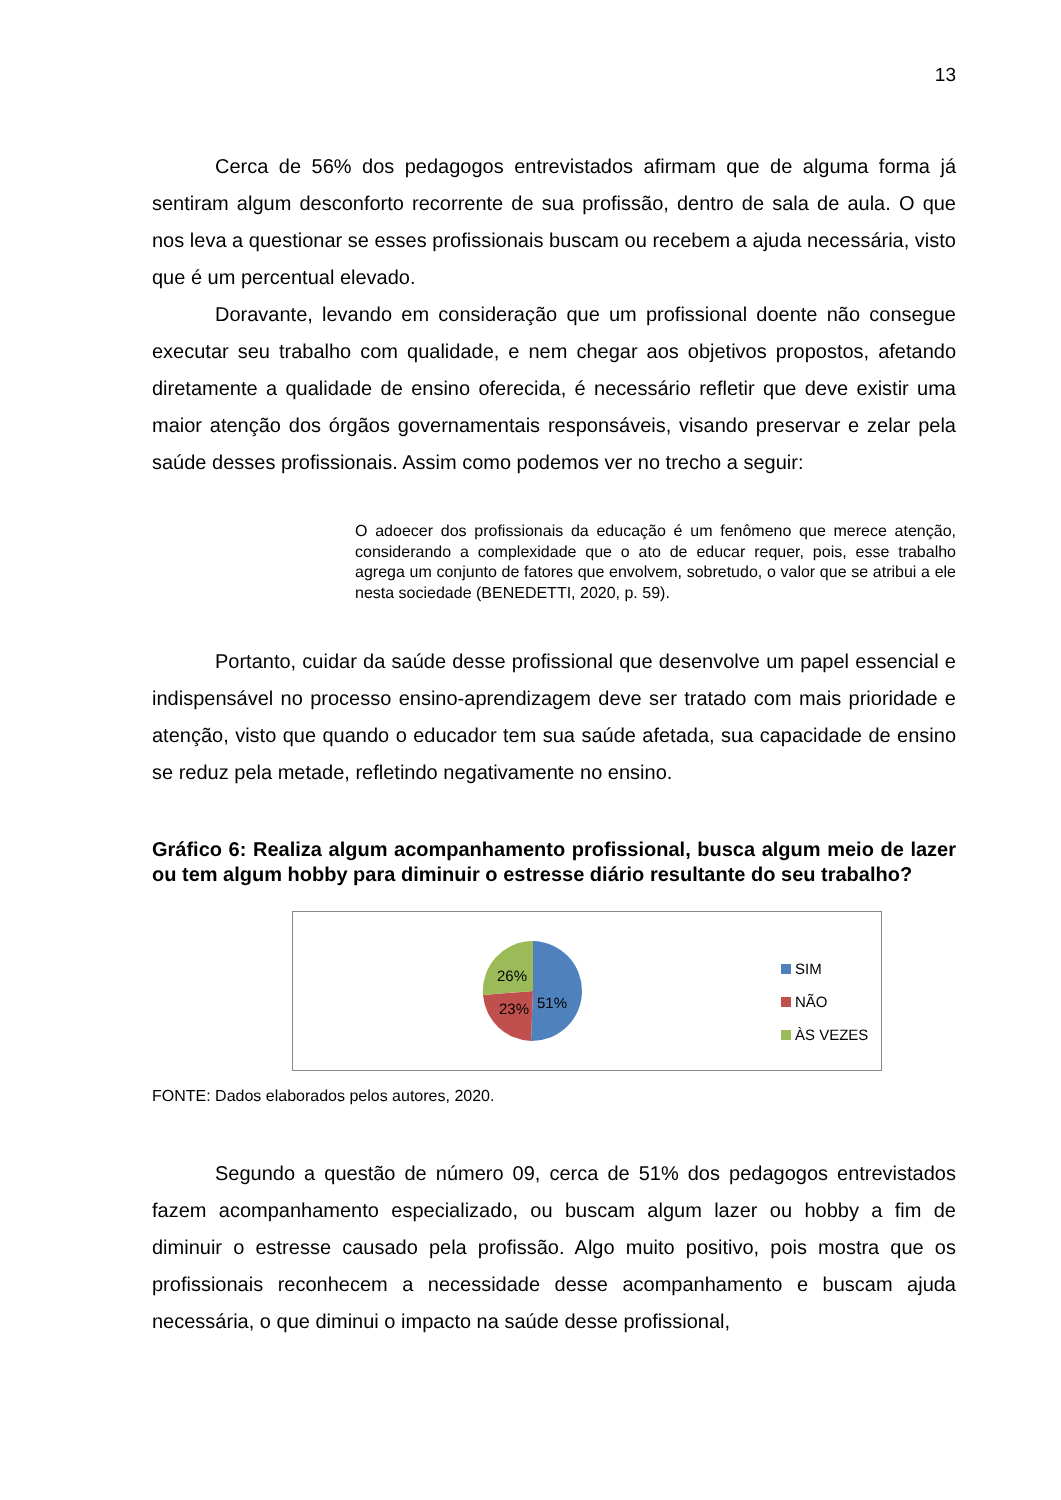13
Cerca de 56% dos pedagogos entrevistados afirmam que de alguma forma já sentiram algum desconforto recorrente de sua profissão, dentro de sala de aula. O que nos leva a questionar se esses profissionais buscam ou recebem a ajuda necessária, visto que é um percentual elevado.
Doravante, levando em consideração que um profissional doente não consegue executar seu trabalho com qualidade, e nem chegar aos objetivos propostos, afetando diretamente a qualidade de ensino oferecida, é necessário refletir que deve existir uma maior atenção dos órgãos governamentais responsáveis, visando preservar e zelar pela saúde desses profissionais. Assim como podemos ver no trecho a seguir:
O adoecer dos profissionais da educação é um fenômeno que merece atenção, considerando a complexidade que o ato de educar requer, pois, esse trabalho agrega um conjunto de fatores que envolvem, sobretudo, o valor que se atribui a ele nesta sociedade (BENEDETTI, 2020, p. 59).
Portanto, cuidar da saúde desse profissional que desenvolve um papel essencial e indispensável no processo ensino-aprendizagem deve ser tratado com mais prioridade e atenção, visto que quando o educador tem sua saúde afetada, sua capacidade de ensino se reduz pela metade, refletindo negativamente no ensino.
Gráfico 6: Realiza algum acompanhamento profissional, busca algum meio de lazer ou tem algum hobby para diminuir o estresse diário resultante do seu trabalho?
26%
23% 51%
SIM
NÃO
ÀS VEZES
FONTE: Dados elaborados pelos autores, 2020.
Segundo a questão de número 09, cerca de 51% dos pedagogos entrevistados fazem acompanhamento especializado, ou buscam algum lazer ou hobby a fim de diminuir o estresse causado pela profissão. Algo muito positivo, pois mostra que os profissionais reconhecem a necessidade desse acompanhamento e buscam ajuda necessária, o que diminui o impacto na saúde desse profissional,